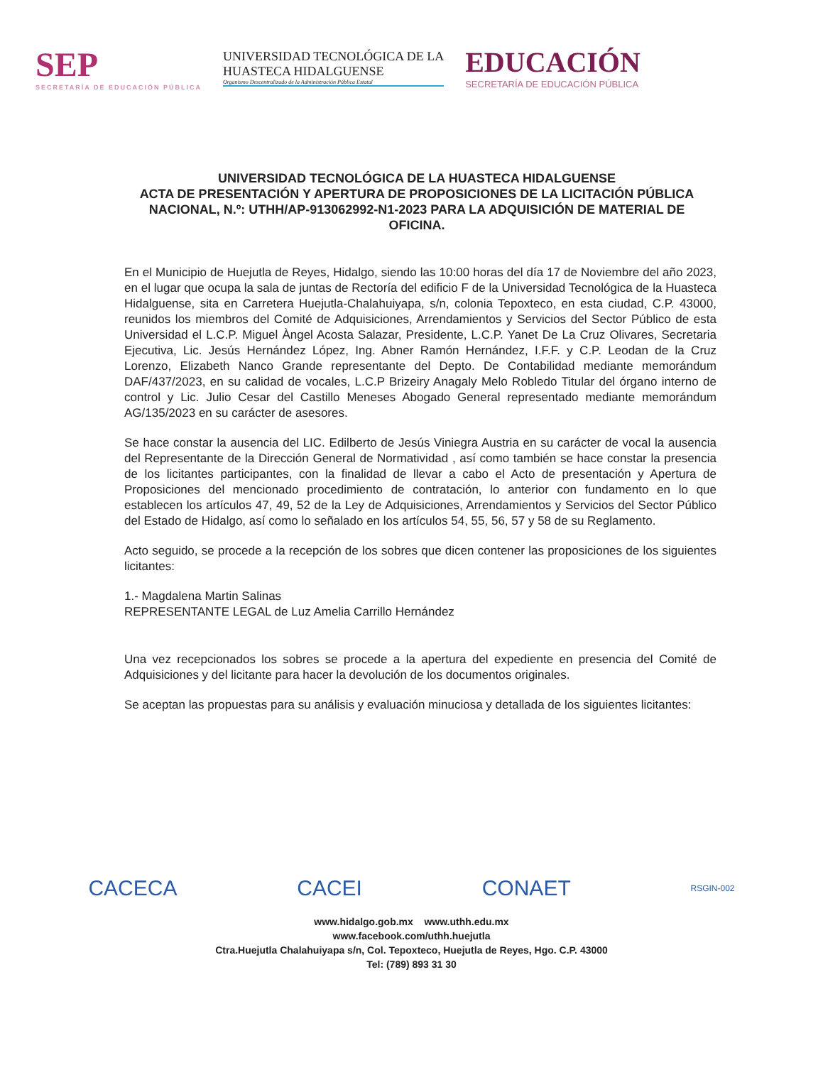SEP
SECRETARÍA DE EDUCACIÓN PÚBLICA
UNIVERSIDAD TECNOLÓGICA DE LA
HUASTECA HIDALGUENSE
Organismo Descentralizado de la Administración Pública Estatal
EDUCACIÓN
SECRETARÍA DE EDUCACIÓN PÚBLICA
UNIVERSIDAD TECNOLÓGICA DE LA HUASTECA HIDALGUENSE
ACTA DE PRESENTACIÓN Y APERTURA DE PROPOSICIONES DE LA LICITACIÓN PÚBLICA NACIONAL, N.º: UTHH/AP-913062992-N1-2023 PARA LA ADQUISICIÓN DE MATERIAL DE OFICINA.
En el Municipio de Huejutla de Reyes, Hidalgo, siendo las 10:00 horas del día 17 de Noviembre del año 2023, en el lugar que ocupa la sala de juntas de Rectoría del edificio F de la Universidad Tecnológica de la Huasteca Hidalguense, sita en Carretera Huejutla-Chalahuiyapa, s/n, colonia Tepoxteco, en esta ciudad, C.P. 43000, reunidos los miembros del Comité de Adquisiciones, Arrendamientos y Servicios del Sector Público de esta Universidad el L.C.P. Miguel Àngel Acosta Salazar, Presidente, L.C.P. Yanet De La Cruz Olivares, Secretaria Ejecutiva, Lic. Jesús Hernández López, Ing. Abner Ramón Hernández, I.F.F. y C.P. Leodan de la Cruz Lorenzo, Elizabeth Nanco Grande representante del Depto. De Contabilidad mediante memorándum DAF/437/2023, en su calidad de vocales, L.C.P Brizeiry Anagaly Melo Robledo Titular del órgano interno de control y Lic. Julio Cesar del Castillo Meneses Abogado General representado mediante memorándum AG/135/2023 en su carácter de asesores.
Se hace constar la ausencia del LIC. Edilberto de Jesús Viniegra Austria en su carácter de vocal la ausencia del Representante de la Dirección General de Normatividad , así como también se hace constar la presencia de los licitantes participantes, con la finalidad de llevar a cabo el Acto de presentación y Apertura de Proposiciones del mencionado procedimiento de contratación, lo anterior con fundamento en lo que establecen los artículos 47, 49, 52 de la Ley de Adquisiciones, Arrendamientos y Servicios del Sector Público del Estado de Hidalgo, así como lo señalado en los artículos 54, 55, 56, 57 y 58 de su Reglamento.
Acto seguido, se procede a la recepción de los sobres que dicen contener las proposiciones de los siguientes licitantes:
1.- Magdalena Martin Salinas
REPRESENTANTE LEGAL de Luz Amelia Carrillo Hernández
Una vez recepcionados los sobres se procede a la apertura del expediente en presencia del Comité de Adquisiciones y del licitante para hacer la devolución de los documentos originales.
Se aceptan las propuestas para su análisis y evaluación minuciosa y detallada de los siguientes licitantes:
CACECA CACEI CONAET RSGIN-002
www.hidalgo.gob.mx www.uthh.edu.mx
www.facebook.com/uthh.huejutla
Ctra.Huejutla Chalahuiyapa s/n, Col. Tepoxteco, Huejutla de Reyes, Hgo. C.P. 43000
Tel: (789) 893 31 30